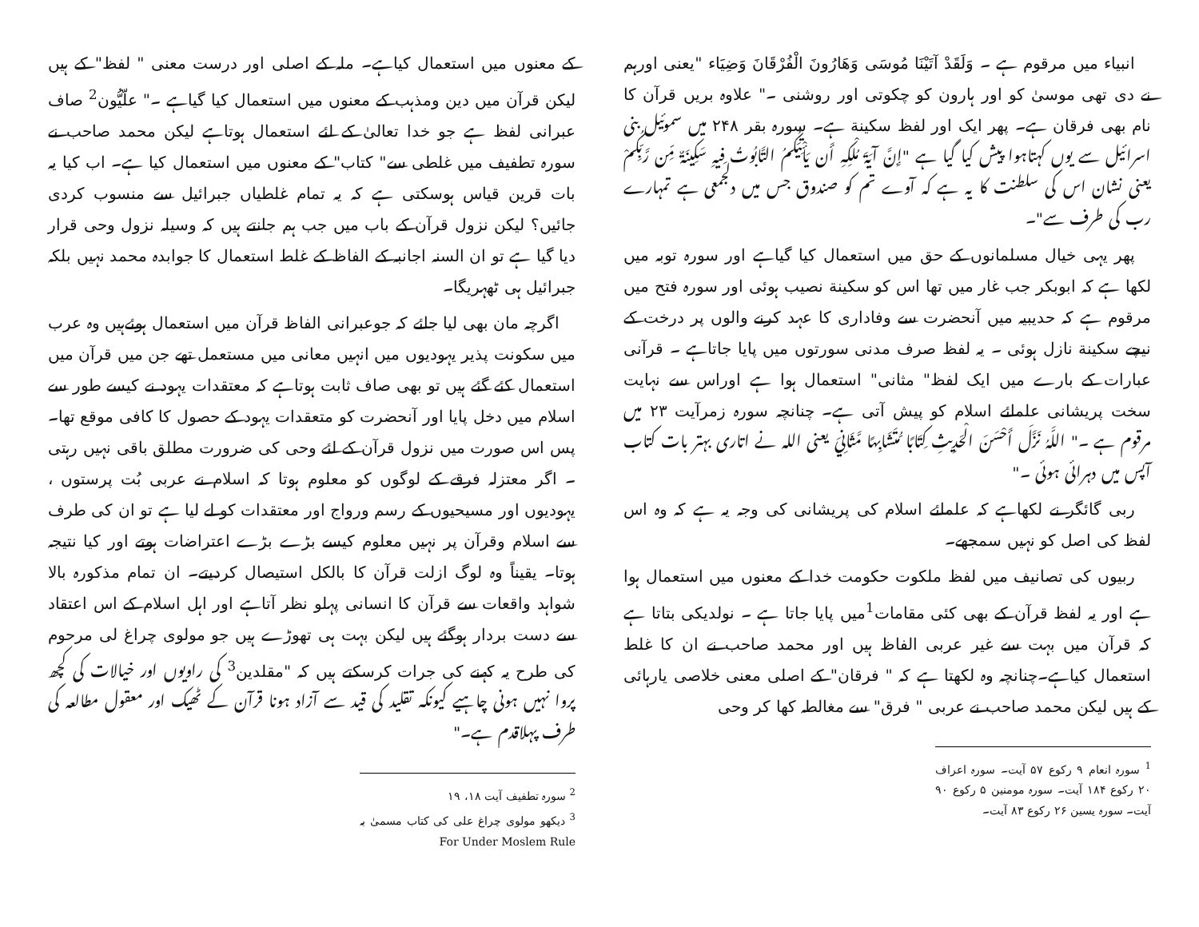انبیاء میں مرقوم ہے ۔ وَلَقَدْ آتَيْنَا مُوسَى وَهَارُونَ الْفُرْقَانَ وَضِيَاء "یعنی اورہم نے دی تھی موسیٰ کو اور ہارون کو چکوتی اور روشنی ۔" علاوہ بریں قرآن کا نام بھی فرقان ہے۔ پھر ایک اور لفظ سکینة ہے۔ سورہ بقر ۲۴۸ میں سموئیل بنی اسرائیل سے یوں کہتاہوا پیش کیا گیا ہے "إِنَّ آيَةَ مُلْكِهِ أَن يَأْتِيَكُمُ التَّابُوتُ فِيهِ سَكِينَةٌ مِّن رَّبِّكُمْ یعنی نشان اس کی سلطنت کا یہ ہے کہ آوے تم کو صندوق جس میں دلجمعی ہے تمہارے رب کی طرف سے"۔
پھر یہی خیال مسلمانوں کے حق میں استعمال کیا گیاہے اور سورہ توبہ میں لکھا ہے کہ ابوبکر جب غار میں تھا اس کو سکینة نصیب ہوئی اور سورہ فتح میں مرقوم ہے کہ حدیبیہ میں آنحضرت سے وفاداری کا عہد کرنے والوں پر درخت کے نیچے سکینة نازل ہوئی ۔ یہ لفظ صرف مدنی سورتوں میں پایا جاتاہے ۔ قرآنی عبارات کے بارے میں ایک لفظ" مثانی" استعمال ہوا ہے اوراس سے نہایت سخت پریشانی علمائے اسلام کو پیش آتی ہے۔ چنانچہ سورہ زمرآیت ۲۳ میں مرقوم ہے ۔" اللَّهُ نَزَّلَ أَحْسَنَ الْحَدِيثِ كِتَابًا مُّتَشَابِهًا مَّثَانِيَ یعنی اللہ نے اتاری بہتر بات کتاب آپس میں دہرائی ہوئی ۔"
ربی گائگر نے لکھاہے کہ علمائے اسلام کی پریشانی کی وجہ یہ ہے کہ وہ اس لفظ کی اصل کو نہیں سمجھے۔
ربیوں کی تصانیف میں لفظ ملکوت حکومت خدا کے معنوں میں استعمال ہوا ہے اور یہ لفظ قرآن کے بھی کئی مقامات<sup>1</sup>میں پایا جاتا ہے ۔ نولدیکی بتاتا ہے کہ قرآن میں بہت سے غیر عربی الفاظ ہیں اور محمد صاحب نے ان کا غلط استعمال کیاہے۔چنانچہ وہ لکھتا ہے کہ " فرقان" کے اصلی معنی خلاصی یارہائی کے ہیں لیکن محمد صاحب نے عربی " فرق" سے مغالطہ کھا کر وحی
<sup>1</sup> سورہ انعام ۹ رکوع ۵۷ آیت۔ سورہ اعراف ۲۰ رکوع ۱۸۴ آیت۔ سورہ مومنین ۵ رکوع ۹۰ آیت۔ سورہ یسین ۲۶ رکوع ۸۳ آیت۔
کے معنوں میں استعمال کیاہے۔ ملہ کے اصلی اور درست معنی " لفظ" کے ہیں لیکن قرآن میں دین ومذہب کے معنوں میں استعمال کیا گیاہے ۔" علّیُّون<sup>2</sup> صاف عبرانی لفظ ہے جو خدا تعالیٰ کے لئے استعمال ہوتاہے لیکن محمد صاحب نے سورہ تطفیف میں غلطی سے" کتاب" کے معنوں میں استعمال کیا ہے۔ اب کیا یہ بات قرین قیاس ہوسکتی ہے کہ یہ تمام غلطیاں جبرائیل سے منسوب کردی جائیں؟ لیکن نزول قرآن کے باب میں جب ہم جانتے ہیں کہ وسیلہ نزول وحی قرار دیا گیا ہے تو ان السنہ اجانبہ کے الفاظ کے غلط استعمال کا جوابدہ محمد نہیں بلکہ جبرائیل ہی ٹھہریگا۔
اگرچہ مان بھی لیا جائے کہ جوعبرانی الفاظ قرآن میں استعمال ہوئےہیں وہ عرب میں سکونت پذیر یہودیوں میں انہیں معانی میں مستعمل تھے جن میں قرآن میں استعمال کئے گئے ہیں تو بھی صاف ثابت ہوتاہے کہ معتقدات یہود نے کیسے طور سے اسلام میں دخل پایا اور آنحضرت کو متعقدات یہود کے حصول کا کافی موقع تھا۔ پس اس صورت میں نزول قرآن کے لئے وحی کی ضرورت مطلق باقی نہیں رہتی ۔ اگر معتزلہ فرقے کے لوگوں کو معلوم ہوتا کہ اسلام نے عربی بُت پرستوں ، یہودیوں اور مسیحیوں کے رسم ورواج اور معتقدات کو لے لیا ہے تو ان کی طرف سے اسلام وقرآن پر نہیں معلوم کیسے بڑے بڑے اعتراضات ہوتے اور کیا نتیجہ ہوتا۔ یقیناً وہ لوگ ازلت قرآن کا بالکل استیصال کردیتے۔ ان تمام مذکورہ بالا شواہد واقعات سے قرآن کا انسانی پہلو نظر آتاہے اور اہل اسلام کے اس اعتقاد سے دست بردار ہوگئے ہیں لیکن بہت ہی تھوڑے ہیں جو مولوی چراغ لی مرحوم کی طرح یہ کہنے کی جرات کرسکتے ہیں کہ "مقلدین<sup>3</sup> کی راویوں اور خیالات کی کچھ پروا نہیں ہونی چاہیے کیونکہ تقلید کی قید سے آزاد ہونا قرآن کے ٹھیک اور معقول مطالعہ کی طرف پہلاقدم ہے۔"
<sup>2</sup> سورہ تطفیف آیت ۱۸، ۱۹
<sup>3</sup> دیکھو مولوی چراغ علی کی کتاب مسمیٰ بہ For Under Moslem Rule